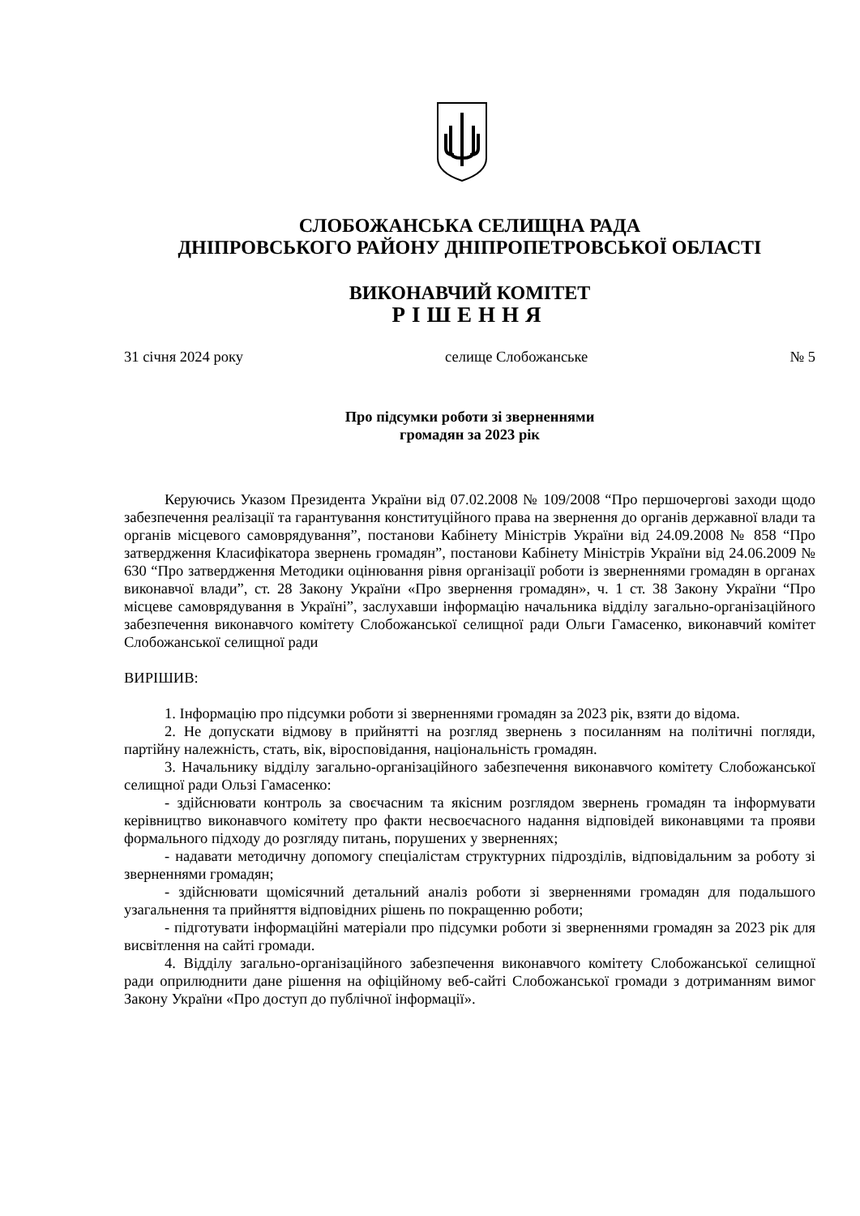СЛОБОЖАНСЬКА СЕЛИЩНА РАДА
ДНІПРОВСЬКОГО РАЙОНУ ДНІПРОПЕТРОВСЬКОЇ ОБЛАСТІ
ВИКОНАВЧИЙ КОМІТЕТ
РІШЕННЯ
31 січня 2024 року селище Слобожанське № 5
Про підсумки роботи зі зверненнями
громадян за 2023 рік
Керуючись Указом Президента України від 07.02.2008 № 109/2008 “Про першочергові заходи щодо забезпечення реалізації та гарантування конституційного права на звернення до органів державної влади та органів місцевого самоврядування”, постанови Кабінету Міністрів України від 24.09.2008 № 858 “Про затвердження Класифікатора звернень громадян”, постанови Кабінету Міністрів України від 24.06.2009 № 630 “Про затвердження Методики оцінювання рівня організації роботи із зверненнями громадян в органах виконавчої влади”, ст. 28 Закону України «Про звернення громадян», ч. 1 ст. 38 Закону України “Про місцеве самоврядування в Україні”, заслухавши інформацію начальника відділу загально-організаційного забезпечення виконавчого комітету Слобожанської селищної ради Ольги Гамасенко, виконавчий комітет Слобожанської селищної ради
ВИРІШИВ:
1. Інформацію про підсумки роботи зі зверненнями громадян за 2023 рік, взяти до відома.
2. Не допускати відмову в прийнятті на розгляд звернень з посиланням на політичні погляди, партійну належність, стать, вік, віросповідання, національність громадян.
3. Начальнику відділу загально-організаційного забезпечення виконавчого комітету Слобожанської селищної ради Ользі Гамасенко:
- здійснювати контроль за своєчасним та якісним розглядом звернень громадян та інформувати керівництво виконавчого комітету про факти несвоєчасного надання відповідей виконавцями та прояви формального підходу до розгляду питань, порушених у зверненнях;
- надавати методичну допомогу спеціалістам структурних підрозділів, відповідальним за роботу зі зверненнями громадян;
- здійснювати щомісячний детальний аналіз роботи зі зверненнями громадян для подальшого узагальнення та прийняття відповідних рішень по покращенню роботи;
- підготувати інформаційні матеріали про підсумки роботи зі зверненнями громадян за 2023 рік для висвітлення на сайті громади.
4. Відділу загально-організаційного забезпечення виконавчого комітету Слобожанської селищної ради оприлюднити дане рішення на офіційному веб-сайті Слобожанської громади з дотриманням вимог Закону України «Про доступ до публічної інформації».